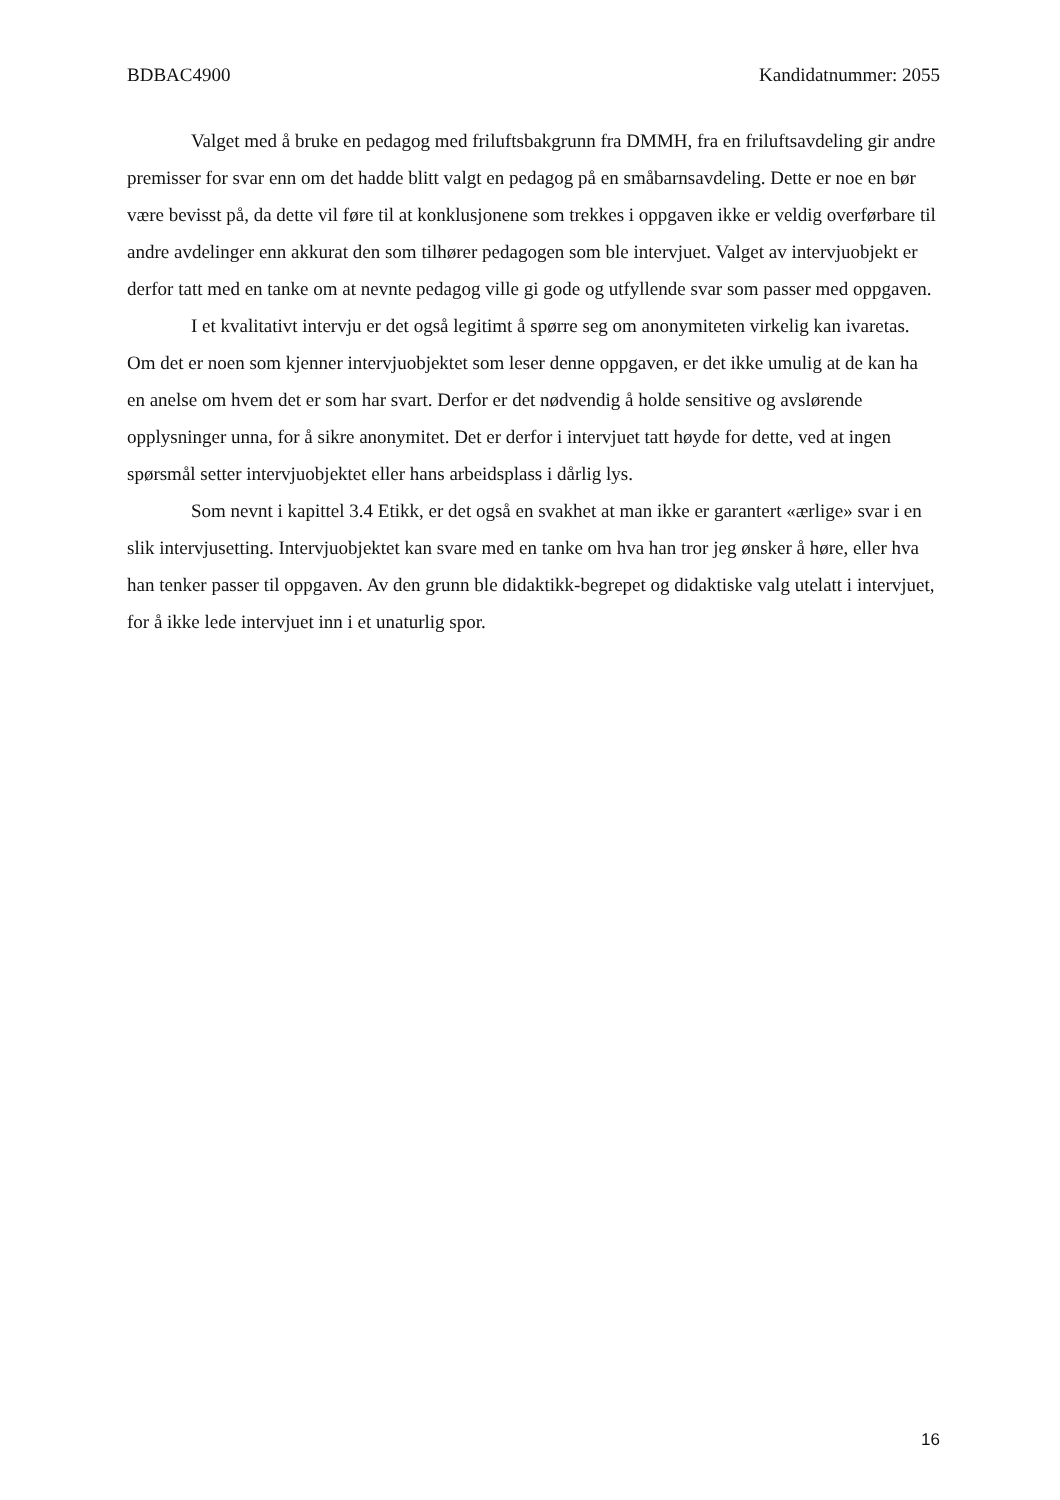BDBAC4900 Kandidatnummer: 2055
Valget med å bruke en pedagog med friluftsbakgrunn fra DMMH, fra en friluftsavdeling gir andre premisser for svar enn om det hadde blitt valgt en pedagog på en småbarnsavdeling. Dette er noe en bør være bevisst på, da dette vil føre til at konklusjonene som trekkes i oppgaven ikke er veldig overførbare til andre avdelinger enn akkurat den som tilhører pedagogen som ble intervjuet. Valget av intervjuobjekt er derfor tatt med en tanke om at nevnte pedagog ville gi gode og utfyllende svar som passer med oppgaven.
I et kvalitativt intervju er det også legitimt å spørre seg om anonymiteten virkelig kan ivaretas. Om det er noen som kjenner intervjuobjektet som leser denne oppgaven, er det ikke umulig at de kan ha en anelse om hvem det er som har svart. Derfor er det nødvendig å holde sensitive og avslørende opplysninger unna, for å sikre anonymitet. Det er derfor i intervjuet tatt høyde for dette, ved at ingen spørsmål setter intervjuobjektet eller hans arbeidsplass i dårlig lys.
Som nevnt i kapittel 3.4 Etikk, er det også en svakhet at man ikke er garantert «ærlige» svar i en slik intervjusetting. Intervjuobjektet kan svare med en tanke om hva han tror jeg ønsker å høre, eller hva han tenker passer til oppgaven. Av den grunn ble didaktikk-begrepet og didaktiske valg utelatt i intervjuet, for å ikke lede intervjuet inn i et unaturlig spor.
16